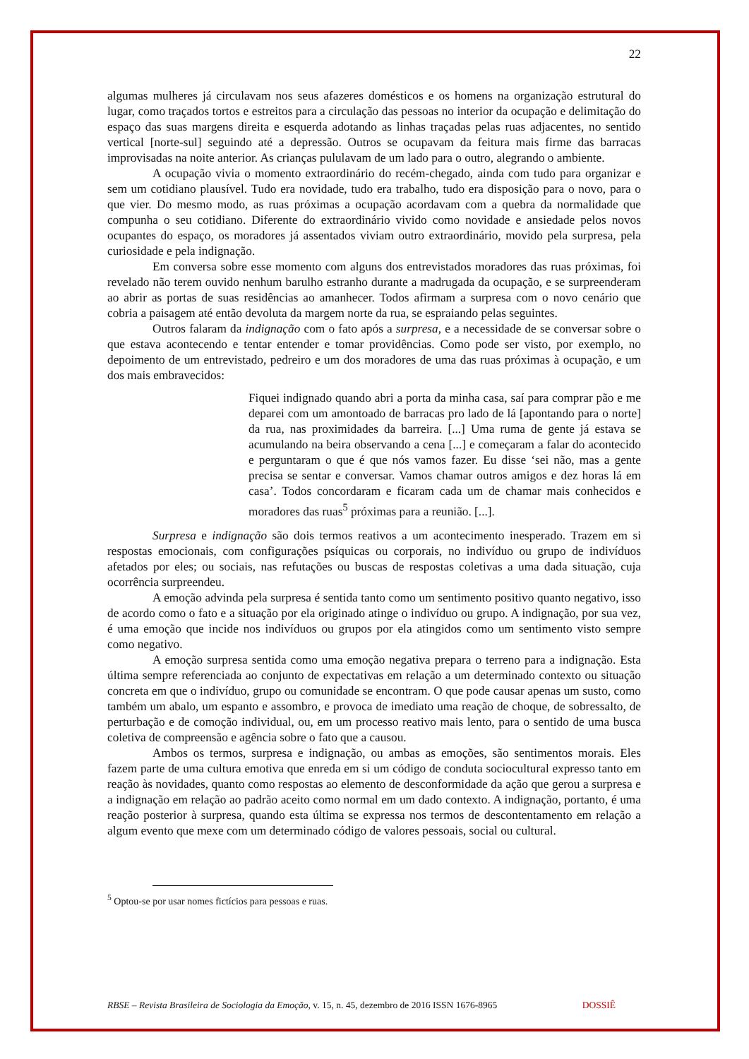22
algumas mulheres já circulavam nos seus afazeres domésticos e os homens na organização estrutural do lugar, como traçados tortos e estreitos para a circulação das pessoas no interior da ocupação e delimitação do espaço das suas margens direita e esquerda adotando as linhas traçadas pelas ruas adjacentes, no sentido vertical [norte-sul] seguindo até a depressão. Outros se ocupavam da feitura mais firme das barracas improvisadas na noite anterior. As crianças pululavam de um lado para o outro, alegrando o ambiente.
A ocupação vivia o momento extraordinário do recém-chegado, ainda com tudo para organizar e sem um cotidiano plausível. Tudo era novidade, tudo era trabalho, tudo era disposição para o novo, para o que vier. Do mesmo modo, as ruas próximas a ocupação acordavam com a quebra da normalidade que compunha o seu cotidiano. Diferente do extraordinário vivido como novidade e ansiedade pelos novos ocupantes do espaço, os moradores já assentados viviam outro extraordinário, movido pela surpresa, pela curiosidade e pela indignação.
Em conversa sobre esse momento com alguns dos entrevistados moradores das ruas próximas, foi revelado não terem ouvido nenhum barulho estranho durante a madrugada da ocupação, e se surpreenderam ao abrir as portas de suas residências ao amanhecer. Todos afirmam a surpresa com o novo cenário que cobria a paisagem até então devoluta da margem norte da rua, se espraiando pelas seguintes.
Outros falaram da indignação com o fato após a surpresa, e a necessidade de se conversar sobre o que estava acontecendo e tentar entender e tomar providências. Como pode ser visto, por exemplo, no depoimento de um entrevistado, pedreiro e um dos moradores de uma das ruas próximas à ocupação, e um dos mais embravecidos:
Fiquei indignado quando abri a porta da minha casa, saí para comprar pão e me deparei com um amontoado de barracas pro lado de lá [apontando para o norte] da rua, nas proximidades da barreira. [...] Uma ruma de gente já estava se acumulando na beira observando a cena [...] e começaram a falar do acontecido e perguntaram o que é que nós vamos fazer. Eu disse ‘sei não, mas a gente precisa se sentar e conversar. Vamos chamar outros amigos e dez horas lá em casa’. Todos concordaram e ficaram cada um de chamar mais conhecidos e moradores das ruas<sup>5</sup> próximas para a reunião. [...].
Surpresa e indignação são dois termos reativos a um acontecimento inesperado. Trazem em si respostas emocionais, com configurações psíquicas ou corporais, no indivíduo ou grupo de indivíduos afetados por eles; ou sociais, nas refutações ou buscas de respostas coletivas a uma dada situação, cuja ocorrência surpreendeu.
A emoção advinda pela surpresa é sentida tanto como um sentimento positivo quanto negativo, isso de acordo como o fato e a situação por ela originado atinge o indivíduo ou grupo. A indignação, por sua vez, é uma emoção que incide nos indivíduos ou grupos por ela atingidos como um sentimento visto sempre como negativo.
A emoção surpresa sentida como uma emoção negativa prepara o terreno para a indignação. Esta última sempre referenciada ao conjunto de expectativas em relação a um determinado contexto ou situação concreta em que o indivíduo, grupo ou comunidade se encontram. O que pode causar apenas um susto, como também um abalo, um espanto e assombro, e provoca de imediato uma reação de choque, de sobressalto, de perturbação e de comoção individual, ou, em um processo reativo mais lento, para o sentido de uma busca coletiva de compreensão e agência sobre o fato que a causou.
Ambos os termos, surpresa e indignação, ou ambas as emoções, são sentimentos morais. Eles fazem parte de uma cultura emotiva que enreda em si um código de conduta sociocultural expresso tanto em reação às novidades, quanto como respostas ao elemento de desconformidade da ação que gerou a surpresa e a indignação em relação ao padrão aceito como normal em um dado contexto. A indignação, portanto, é uma reação posterior à surpresa, quando esta última se expressa nos termos de descontentamento em relação a algum evento que mexe com um determinado código de valores pessoais, social ou cultural.
<sup>5</sup> Optou-se por usar nomes fictícios para pessoas e ruas.
RBSE – Revista Brasileira de Sociologia da Emoção, v. 15, n. 45, dezembro de 2016 ISSN 1676-8965 DOSSIÊ